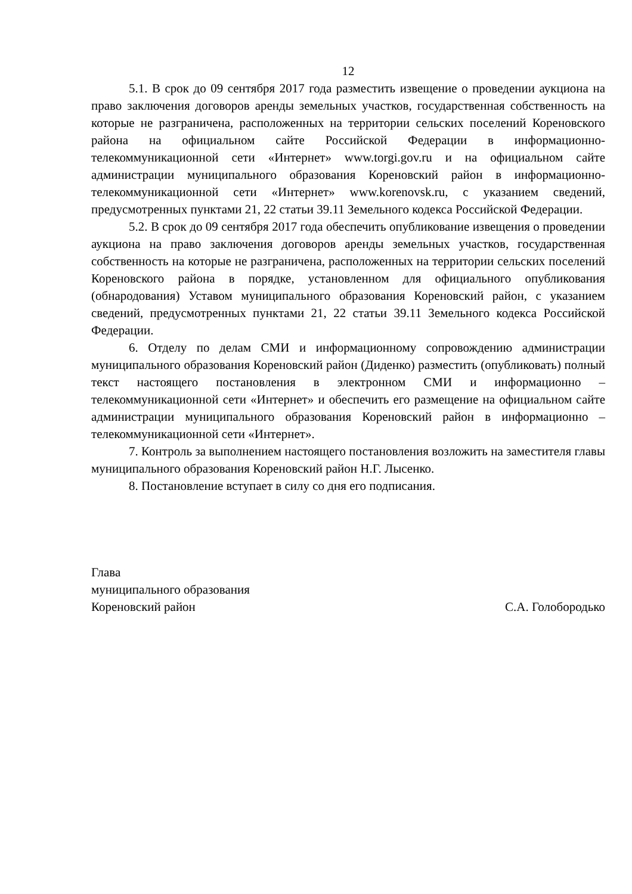12
5.1. В срок до 09 сентября 2017 года разместить извещение о проведении аукциона на право заключения договоров аренды земельных участков, государственная собственность на которые не разграничена, расположенных на территории сельских поселений Кореновского района на официальном сайте Российской Федерации в информационно-телекоммуникационной сети «Интернет» www.torgi.gov.ru и на официальном сайте администрации муниципального образования Кореновский район в информационно-телекоммуникационной сети «Интернет» www.korenovsk.ru, с указанием сведений, предусмотренных пунктами 21, 22 статьи 39.11 Земельного кодекса Российской Федерации.
5.2. В срок до 09 сентября 2017 года обеспечить опубликование извещения о проведении аукциона на право заключения договоров аренды земельных участков, государственная собственность на которые не разграничена, расположенных на территории сельских поселений Кореновского района в порядке, установленном для официального опубликования (обнародования) Уставом муниципального образования Кореновский район, с указанием сведений, предусмотренных пунктами 21, 22 статьи 39.11 Земельного кодекса Российской Федерации.
6. Отделу по делам СМИ и информационному сопровождению администрации муниципального образования Кореновский район (Диденко) разместить (опубликовать) полный текст настоящего постановления в электронном СМИ и информационно – телекоммуникационной сети «Интернет» и обеспечить его размещение на официальном сайте администрации муниципального образования Кореновский район в информационно – телекоммуникационной сети «Интернет».
7. Контроль за выполнением настоящего постановления возложить на заместителя главы муниципального образования Кореновский район Н.Г. Лысенко.
8. Постановление вступает в силу со дня его подписания.
Глава
муниципального образования
Кореновский район
С.А. Голобородько